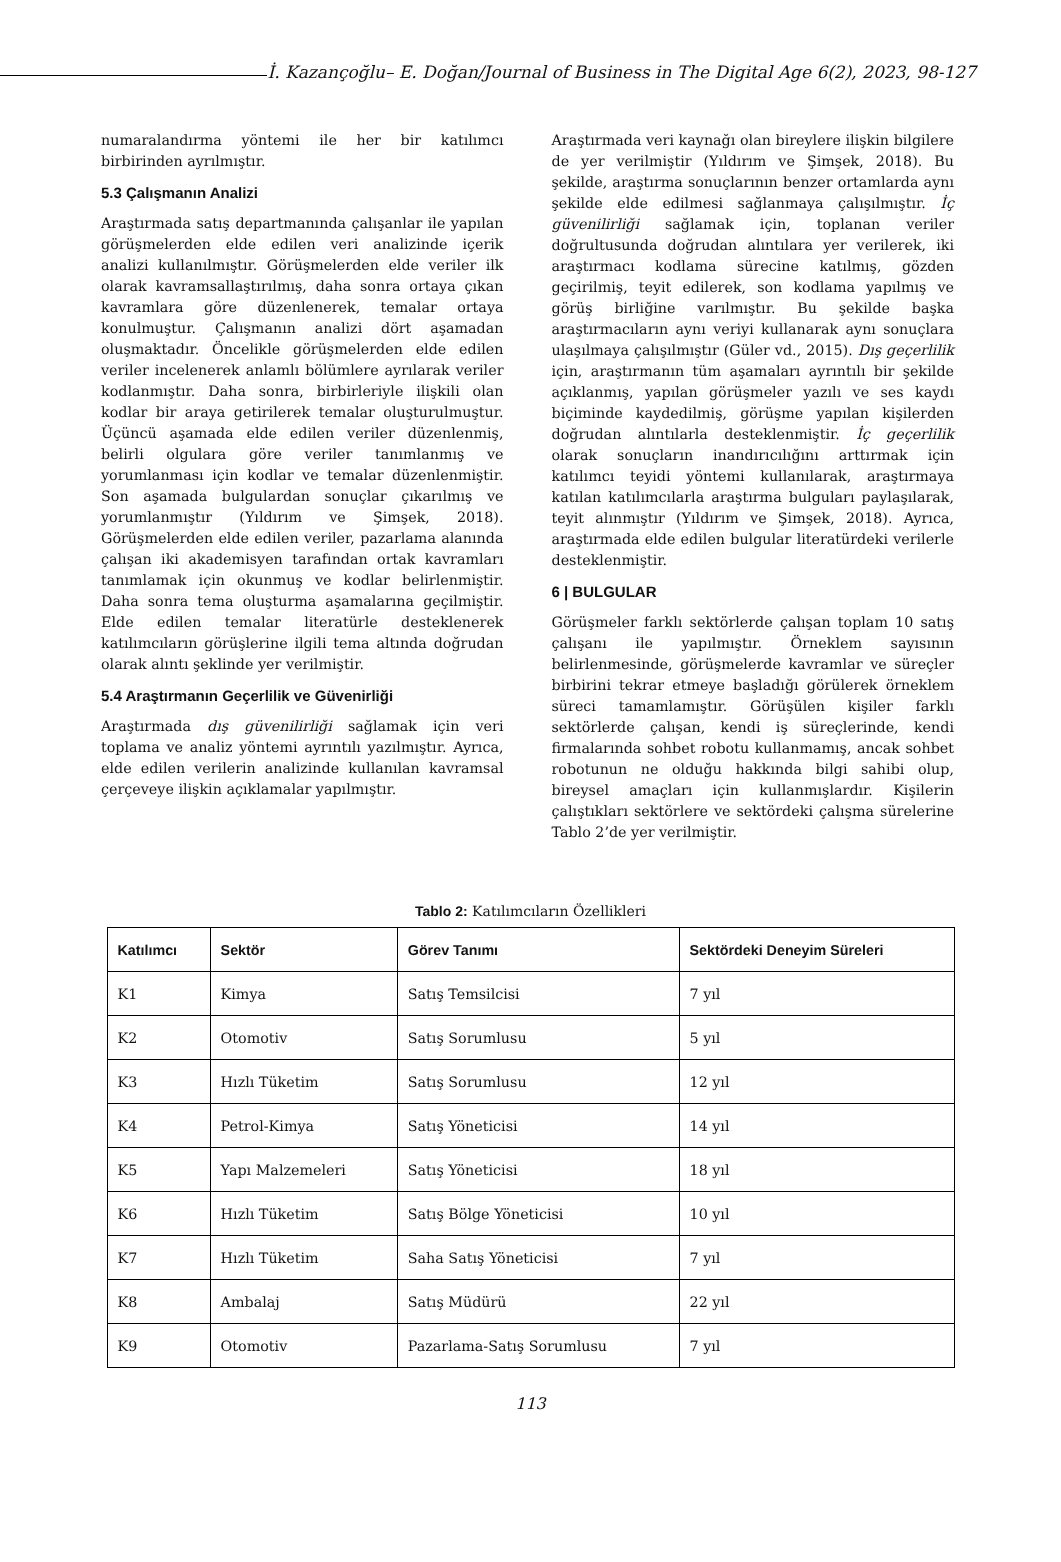İ. Kazançoğlu– E. Doğan/Journal of Business in The Digital Age 6(2), 2023, 98-127
numaralandırma yöntemi ile her bir katılımcı birbirinden ayrılmıştır.
5.3 Çalışmanın Analizi
Araştırmada satış departmanında çalışanlar ile yapılan görüşmelerden elde edilen veri analizinde içerik analizi kullanılmıştır. Görüşmelerden elde veriler ilk olarak kavramsallaştırılmış, daha sonra ortaya çıkan kavramlara göre düzenlenerek, temalar ortaya konulmuştur. Çalışmanın analizi dört aşamadan oluşmaktadır. Öncelikle görüşmelerden elde edilen veriler incelenerek anlamlı bölümlere ayrılarak veriler kodlanmıştır. Daha sonra, birbirleriyle ilişkili olan kodlar bir araya getirilerek temalar oluşturulmuştur. Üçüncü aşamada elde edilen veriler düzenlenmiş, belirli olgulara göre veriler tanımlanmış ve yorumlanması için kodlar ve temalar düzenlenmiştir. Son aşamada bulgulardan sonuçlar çıkarılmış ve yorumlanmıştır (Yıldırım ve Şimşek, 2018). Görüşmelerden elde edilen veriler, pazarlama alanında çalışan iki akademisyen tarafından ortak kavramları tanımlamak için okunmuş ve kodlar belirlenmiştir. Daha sonra tema oluşturma aşamalarına geçilmiştir. Elde edilen temalar literatürle desteklenerek katılımcıların görüşlerine ilgili tema altında doğrudan olarak alıntı şeklinde yer verilmiştir.
5.4 Araştırmanın Geçerlilik ve Güvenirliği
Araştırmada dış güvenilirliği sağlamak için veri toplama ve analiz yöntemi ayrıntılı yazılmıştır. Ayrıca, elde edilen verilerin analizinde kullanılan kavramsal çerçeveye ilişkin açıklamalar yapılmıştır.
Araştırmada veri kaynağı olan bireylere ilişkin bilgilere de yer verilmiştir (Yıldırım ve Şimşek, 2018). Bu şekilde, araştırma sonuçlarının benzer ortamlarda aynı şekilde elde edilmesi sağlanmaya çalışılmıştır. İç güvenilirliği sağlamak için, toplanan veriler doğrultusunda doğrudan alıntılara yer verilerek, iki araştırmacı kodlama sürecine katılmış, gözden geçirilmiş, teyit edilerek, son kodlama yapılmış ve görüş birliğine varılmıştır. Bu şekilde başka araştırmacıların aynı veriyi kullanarak aynı sonuçlara ulaşılmaya çalışılmıştır (Güler vd., 2015). Dış geçerlilik için, araştırmanın tüm aşamaları ayrıntılı bir şekilde açıklanmış, yapılan görüşmeler yazılı ve ses kaydı biçiminde kaydedilmiş, görüşme yapılan kişilerden doğrudan alıntılarla desteklenmiştir. İç geçerlilik olarak sonuçların inandırıcılığını arttırmak için katılımcı teyidi yöntemi kullanılarak, araştırmaya katılan katılımcılarla araştırma bulguları paylaşılarak, teyit alınmıştır (Yıldırım ve Şimşek, 2018). Ayrıca, araştırmada elde edilen bulgular literatürdeki verilerle desteklenmiştir.
6 | BULGULAR
Görüşmeler farklı sektörlerde çalışan toplam 10 satış çalışanı ile yapılmıştır. Örneklem sayısının belirlenmesinde, görüşmelerde kavramlar ve süreçler birbirini tekrar etmeye başladığı görülerek örneklem süreci tamamlamıştır. Görüşülen kişiler farklı sektörlerde çalışan, kendi iş süreçlerinde, kendi firmalarında sohbet robotu kullanmamış, ancak sohbet robotunun ne olduğu hakkında bilgi sahibi olup, bireysel amaçları için kullanmışlardır. Kişilerin çalıştıkları sektörlere ve sektördeki çalışma sürelerine Tablo 2’de yer verilmiştir.
Tablo 2: Katılımcıların Özellikleri
| Katılımcı | Sektör | Görev Tanımı | Sektördeki Deneyim Süreleri |
| --- | --- | --- | --- |
| K1 | Kimya | Satış Temsilcisi | 7 yıl |
| K2 | Otomotiv | Satış Sorumlusu | 5 yıl |
| K3 | Hızlı Tüketim | Satış Sorumlusu | 12 yıl |
| K4 | Petrol-Kimya | Satış Yöneticisi | 14 yıl |
| K5 | Yapı Malzemeleri | Satış Yöneticisi | 18 yıl |
| K6 | Hızlı Tüketim | Satış Bölge Yöneticisi | 10 yıl |
| K7 | Hızlı Tüketim | Saha Satış Yöneticisi | 7 yıl |
| K8 | Ambalaj | Satış Müdürü | 22 yıl |
| K9 | Otomotiv | Pazarlama-Satış Sorumlusu | 7 yıl |
113